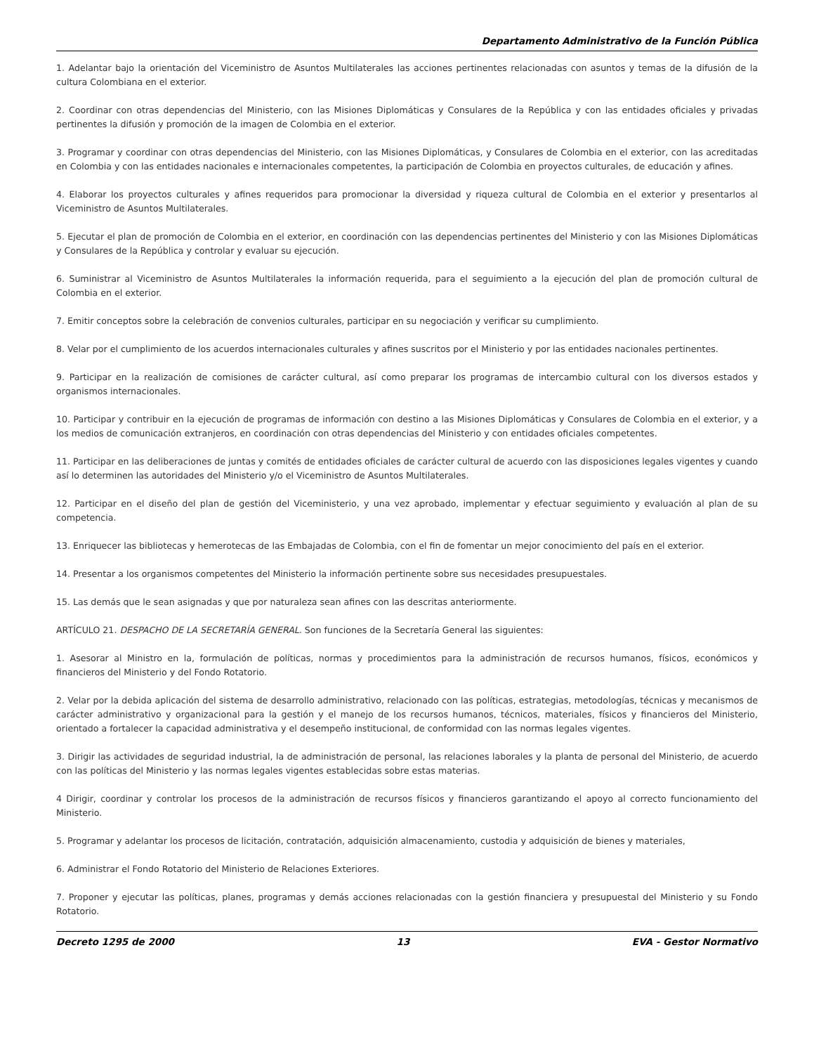Departamento Administrativo de la Función Pública
1. Adelantar bajo la orientación del Viceministro de Asuntos Multilaterales las acciones pertinentes relacionadas con asuntos y temas de la difusión de la cultura Colombiana en el exterior.
2. Coordinar con otras dependencias del Ministerio, con las Misiones Diplomáticas y Consulares de la República y con las entidades oficiales y privadas pertinentes la difusión y promoción de la imagen de Colombia en el exterior.
3. Programar y coordinar con otras dependencias del Ministerio, con las Misiones Diplomáticas, y Consulares de Colombia en el exterior, con las acreditadas en Colombia y con las entidades nacionales e internacionales competentes, la participación de Colombia en proyectos culturales, de educación y afines.
4. Elaborar los proyectos culturales y afines requeridos para promocionar la diversidad y riqueza cultural de Colombia en el exterior y presentarlos al Viceministro de Asuntos Multilaterales.
5. Ejecutar el plan de promoción de Colombia en el exterior, en coordinación con las dependencias pertinentes del Ministerio y con las Misiones Diplomáticas y Consulares de la República y controlar y evaluar su ejecución.
6. Suministrar al Viceministro de Asuntos Multilaterales la información requerida, para el seguimiento a la ejecución del plan de promoción cultural de Colombia en el exterior.
7. Emitir conceptos sobre la celebración de convenios culturales, participar en su negociación y verificar su cumplimiento.
8. Velar por el cumplimiento de los acuerdos internacionales culturales y afines suscritos por el Ministerio y por las entidades nacionales pertinentes.
9. Participar en la realización de comisiones de carácter cultural, así como preparar los programas de intercambio cultural con los diversos estados y organismos internacionales.
10. Participar y contribuir en la ejecución de programas de información con destino a las Misiones Diplomáticas y Consulares de Colombia en el exterior, y a los medios de comunicación extranjeros, en coordinación con otras dependencias del Ministerio y con entidades oficiales competentes.
11. Participar en las deliberaciones de juntas y comités de entidades oficiales de carácter cultural de acuerdo con las disposiciones legales vigentes y cuando así lo determinen las autoridades del Ministerio y/o el Viceministro de Asuntos Multilaterales.
12. Participar en el diseño del plan de gestión del Viceministerio, y una vez aprobado, implementar y efectuar seguimiento y evaluación al plan de su competencia.
13. Enriquecer las bibliotecas y hemerotecas de las Embajadas de Colombia, con el fin de fomentar un mejor conocimiento del país en el exterior.
14. Presentar a los organismos competentes del Ministerio la información pertinente sobre sus necesidades presupuestales.
15. Las demás que le sean asignadas y que por naturaleza sean afines con las descritas anteriormente.
ARTÍCULO 21. DESPACHO DE LA SECRETARÍA GENERAL. Son funciones de la Secretaría General las siguientes:
1. Asesorar al Ministro en la, formulación de políticas, normas y procedimientos para la administración de recursos humanos, físicos, económicos y financieros del Ministerio y del Fondo Rotatorio.
2. Velar por la debida aplicación del sistema de desarrollo administrativo, relacionado con las políticas, estrategias, metodologías, técnicas y mecanismos de carácter administrativo y organizacional para la gestión y el manejo de los recursos humanos, técnicos, materiales, físicos y financieros del Ministerio, orientado a fortalecer la capacidad administrativa y el desempeño institucional, de conformidad con las normas legales vigentes.
3. Dirigir las actividades de seguridad industrial, la de administración de personal, las relaciones laborales y la planta de personal del Ministerio, de acuerdo con las políticas del Ministerio y las normas legales vigentes establecidas sobre estas materias.
4 Dirigir, coordinar y controlar los procesos de la administración de recursos físicos y financieros garantizando el apoyo al correcto funcionamiento del Ministerio.
5. Programar y adelantar los procesos de licitación, contratación, adquisición almacenamiento, custodia y adquisición de bienes y materiales,
6. Administrar el Fondo Rotatorio del Ministerio de Relaciones Exteriores.
7. Proponer y ejecutar las políticas, planes, programas y demás acciones relacionadas con la gestión financiera y presupuestal del Ministerio y su Fondo Rotatorio.
Decreto 1295 de 2000 13 EVA - Gestor Normativo